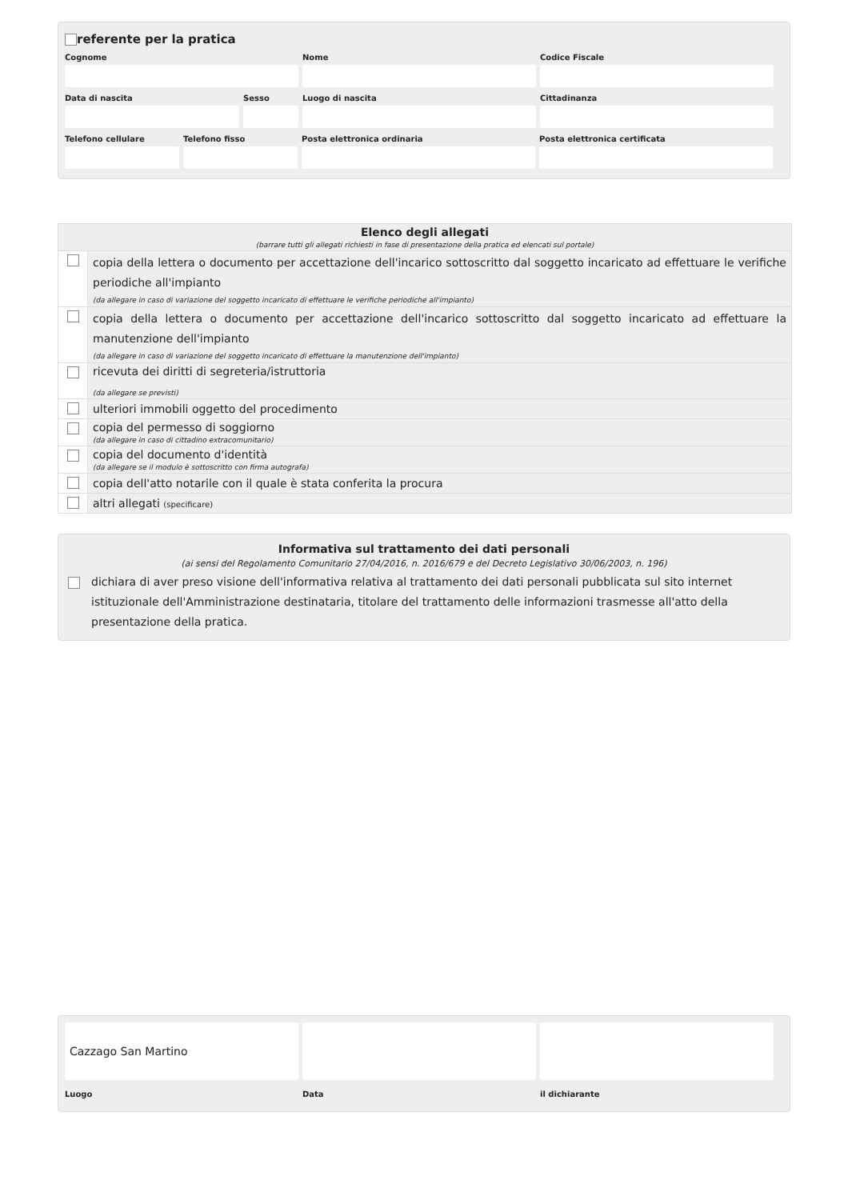referente per la pratica
Cognome Nome Codice Fiscale
Data di nascita Sesso Luogo di nascita Cittadinanza
Telefono cellulare
Telefono fisso Posta elettronica ordinaria Posta elettronica certificata
| Elenco degli allegati (barrare tutti gli allegati richiesti in fase di presentazione della pratica ed elencati sul portale) | |
| | copia della lettera o documento per accettazione dell'incarico sottoscritto dal soggetto incaricato ad effettuare le verifiche periodiche all'impianto (da allegare in caso di variazione del soggetto incaricato di effettuare le verifiche periodiche all'impianto) |
| | copia della lettera o documento per accettazione dell'incarico sottoscritto dal soggetto incaricato ad effettuare la manutenzione dell'impianto (da allegare in caso di variazione del soggetto incaricato di effettuare la manutenzione dell'impianto) |
| | ricevuta dei diritti di segreteria/istruttoria (da allegare se previsti) |
| | ulteriori immobili oggetto del procedimento |
| | copia del permesso di soggiorno (da allegare in caso di cittadino extracomunitario) |
| | copia del documento d'identità (da allegare se il modulo è sottoscritto con firma autografa) |
| | copia dell'atto notarile con il quale è stata conferita la procura |
| | altri allegati (specificare) |
Informativa sul trattamento dei dati personali
(ai sensi del Regolamento Comunitario 27/04/2016, n. 2016/679 e del Decreto Legislativo 30/06/2003, n. 196)
dichiara di aver preso visione dell'informativa relativa al trattamento dei dati personali pubblicata sul sito internet istituzionale dell'Amministrazione destinataria, titolare del trattamento delle informazioni trasmesse all'atto della presentazione della pratica.
Cazzago San Martino
Luogo
Data il dichiarante